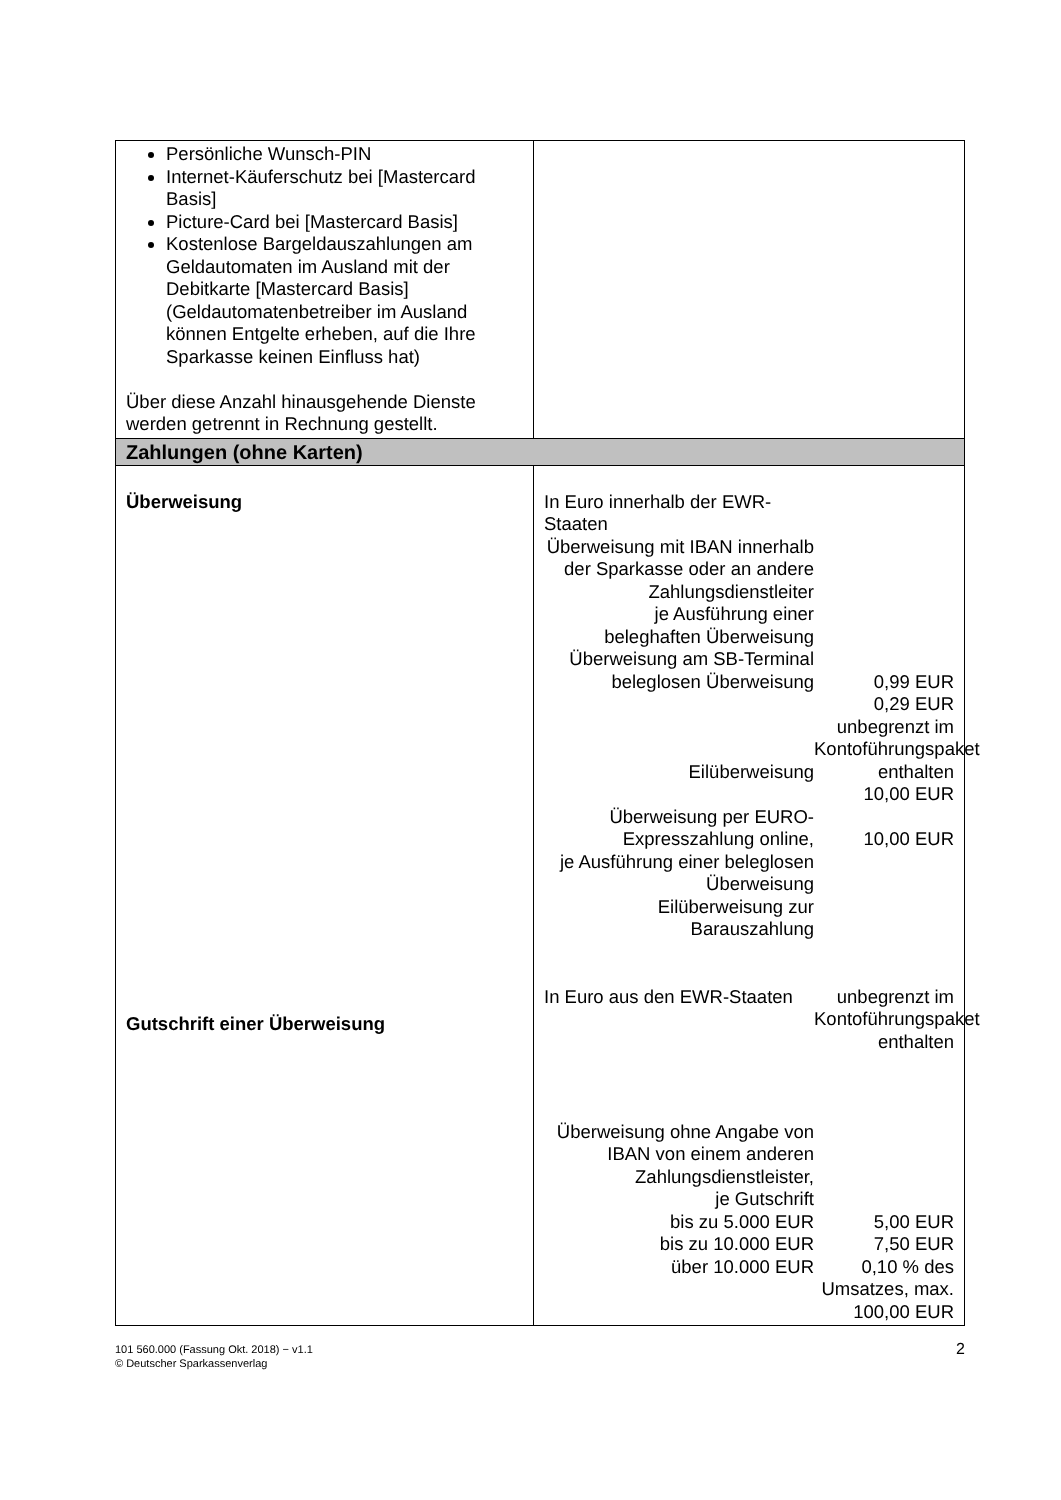| Persönliche Wunsch-PIN Internet-Käuferschutz bei [Mastercard Basis] Picture-Card bei [Mastercard Basis] Kostenlose Bargeldauszahlungen am Geldautomaten im Ausland mit der Debitkarte [Mastercard Basis] (Geldautomatenbetreiber im Ausland können Entgelte erheben, auf die Ihre Sparkasse keinen Einfluss hat) Über diese Anzahl hinausgehende Dienste werden getrennt in Rechnung gestellt. | |
| Zahlungen (ohne Karten) | |
| Überweisung Gutschrift einer Überweisung | In Euro innerhalb der EWR-Staaten Überweisung mit IBAN innerhalb der Sparkasse oder an andere Zahlungsdienstleiter je Ausführung einer beleghaften Überweisung Überweisung am SB-Terminal beleglosen Überweisung Eilüberweisung Überweisung per EURO-Expresszahlung online, je Ausführung einer beleglosen Überweisung Eilüberweisung zur Barauszahlung 0,99 EUR 0,29 EUR unbegrenzt im Kontoführungspaket enthalten 10,00 EUR 10,00 EUR In Euro aus den EWR-Staaten unbegrenzt im Kontoführungspaket enthalten Überweisung ohne Angabe von IBAN von einem anderen Zahlungsdienstleister, je Gutschrift bis zu 5.000 EUR bis zu 10.000 EUR über 10.000 EUR 5,00 EUR 7,50 EUR 0,10 % des Umsatzes, max. 100,00 EUR |
101 560.000 (Fassung Okt. 2018) − v1.1
© Deutscher Sparkassenverlag
2